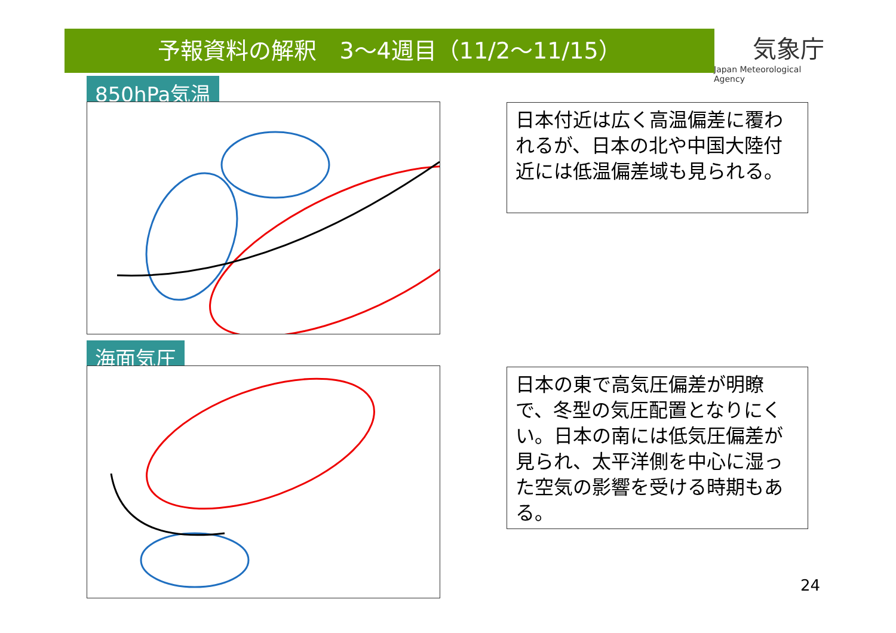予報資料の解釈　3～4週目（11/2～11/15）
気象庁
Japan Meteorological Agency
850hPa気温
日本付近は広く高温偏差に覆われるが、日本の北や中国大陸付近には低温偏差域も見られる。
海面気圧
日本の東で高気圧偏差が明瞭で、冬型の気圧配置となりにくい。日本の南には低気圧偏差が見られ、太平洋側を中心に湿った空気の影響を受ける時期もある。
24